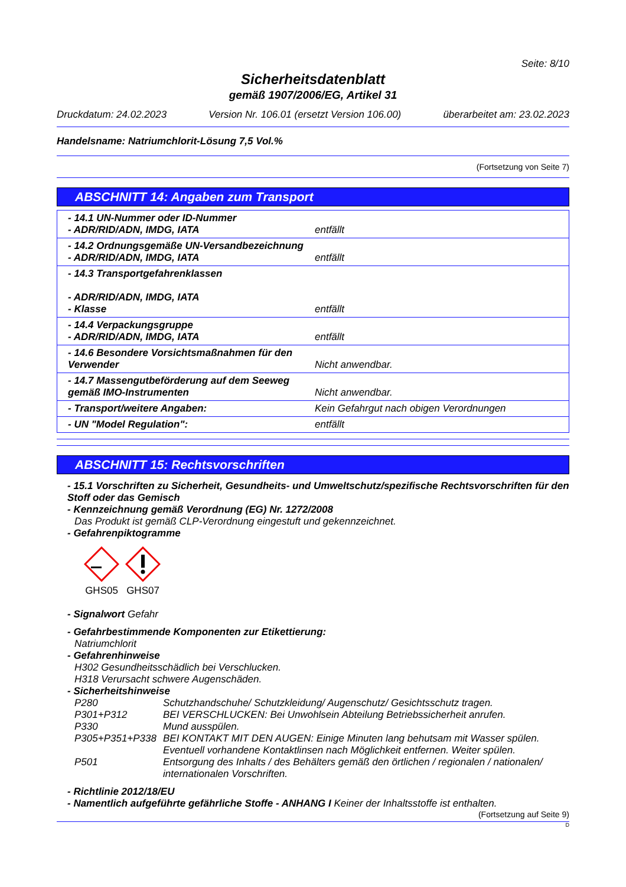Seite: 8/10
Sicherheitsdatenblatt
gemäß 1907/2006/EG, Artikel 31
Druckdatum: 24.02.2023 Version Nr. 106.01 (ersetzt Version 106.00) überarbeitet am: 23.02.2023
Handelsname: Natriumchlorit-Lösung 7,5 Vol.%
(Fortsetzung von Seite 7)
ABSCHNITT 14: Angaben zum Transport
| - 14.1 UN-Nummer oder ID-Nummer - ADR/RID/ADN, IMDG, IATA | entfällt |
| - 14.2 Ordnungsgemäße UN-Versandbezeichnung - ADR/RID/ADN, IMDG, IATA | entfällt |
| - 14.3 Transportgefahrenklassen - ADR/RID/ADN, IMDG, IATA - Klasse | entfällt |
| - 14.4 Verpackungsgruppe - ADR/RID/ADN, IMDG, IATA | entfällt |
| - 14.6 Besondere Vorsichtsmaßnahmen für den Verwender | Nicht anwendbar. |
| - 14.7 Massengutbeförderung auf dem Seeweg gemäß IMO-Instrumenten | Nicht anwendbar. |
| - Transport/weitere Angaben: | Kein Gefahrgut nach obigen Verordnungen |
| - UN "Model Regulation": | entfällt |
ABSCHNITT 15: Rechtsvorschriften
- 15.1 Vorschriften zu Sicherheit, Gesundheits- und Umweltschutz/spezifische Rechtsvorschriften für den Stoff oder das Gemisch
- Kennzeichnung gemäß Verordnung (EG) Nr. 1272/2008
Das Produkt ist gemäß CLP-Verordnung eingestuft und gekennzeichnet.
- Gefahrenpiktogramme
GHS05
GHS07
- Signalwort Gefahr
- Gefahrbestimmende Komponenten zur Etikettierung:
Natriumchlorit
- Gefahrenhinweise
H302 Gesundheitsschädlich bei Verschlucken.
H318 Verursacht schwere Augenschäden.
- Sicherheitshinweise
P280 Schutzhandschuhe/ Schutzkleidung/ Augenschutz/ Gesichtsschutz tragen. P301+P312 BEI VERSCHLUCKEN: Bei Unwohlsein Abteilung Betriebssicherheit anrufen. P330 Mund ausspülen. P305+P351+P338 BEI KONTAKT MIT DEN AUGEN: Einige Minuten lang behutsam mit Wasser spülen. Eventuell vorhandene Kontaktlinsen nach Möglichkeit entfernen. Weiter spülen. P501 Entsorgung des Inhalts / des Behälters gemäß den örtlichen / regionalen / nationalen/ internationalen Vorschriften.
- Richtlinie 2012/18/EU
- Namentlich aufgeführte gefährliche Stoffe - ANHANG I Keiner der Inhaltsstoffe ist enthalten.
(Fortsetzung auf Seite 9)
D